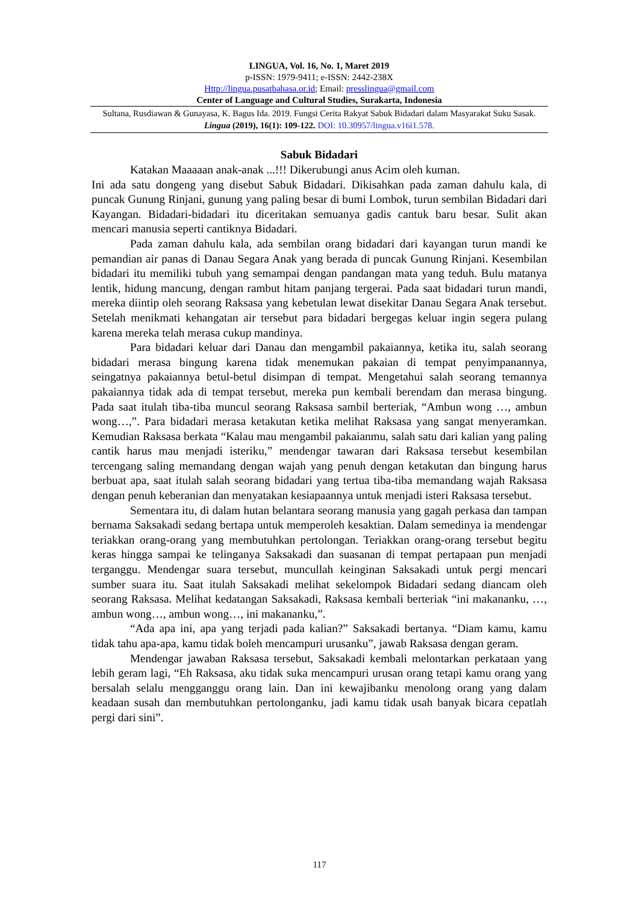LINGUA, Vol. 16, No. 1, Maret 2019
p-ISSN: 1979-9411; e-ISSN: 2442-238X
Http://lingua.pusatbahasa.or.id; Email: presslingua@gmail.com
Center of Language and Cultural Studies, Surakarta, Indonesia
Sultana, Rusdiawan & Gunayasa, K. Bagus Ida. 2019. Fungsi Cerita Rakyat Sabuk Bidadari dalam Masyarakat Suku Sasak. Lingua (2019), 16(1): 109-122. DOI: 10.30957/lingua.v16i1.578.
Sabuk Bidadari
Katakan Maaaaan anak-anak ...!!! Dikerubungi anus Acim oleh kuman.
Ini ada satu dongeng yang disebut Sabuk Bidadari. Dikisahkan pada zaman dahulu kala, di puncak Gunung Rinjani, gunung yang paling besar di bumi Lombok, turun sembilan Bidadari dari Kayangan. Bidadari-bidadari itu diceritakan semuanya gadis cantuk baru besar. Sulit akan mencari manusia seperti cantiknya Bidadari.
Pada zaman dahulu kala, ada sembilan orang bidadari dari kayangan turun mandi ke pemandian air panas di Danau Segara Anak yang berada di puncak Gunung Rinjani. Kesembilan bidadari itu memiliki tubuh yang semampai dengan pandangan mata yang teduh. Bulu matanya lentik, hidung mancung, dengan rambut hitam panjang tergerai. Pada saat bidadari turun mandi, mereka diintip oleh seorang Raksasa yang kebetulan lewat disekitar Danau Segara Anak tersebut. Setelah menikmati kehangatan air tersebut para bidadari bergegas keluar ingin segera pulang karena mereka telah merasa cukup mandinya.
Para bidadari keluar dari Danau dan mengambil pakaiannya, ketika itu, salah seorang bidadari merasa bingung karena tidak menemukan pakaian di tempat penyimpanannya, seingatnya pakaiannya betul-betul disimpan di tempat. Mengetahui salah seorang temannya pakaiannya tidak ada di tempat tersebut, mereka pun kembali berendam dan merasa bingung. Pada saat itulah tiba-tiba muncul seorang Raksasa sambil berteriak, “Ambun wong …, ambun wong…,”. Para bidadari merasa ketakutan ketika melihat Raksasa yang sangat menyeramkan. Kemudian Raksasa berkata “Kalau mau mengambil pakaianmu, salah satu dari kalian yang paling cantik harus mau menjadi isteriku,” mendengar tawaran dari Raksasa tersebut kesembilan tercengang saling memandang dengan wajah yang penuh dengan ketakutan dan bingung harus berbuat apa, saat itulah salah seorang bidadari yang tertua tiba-tiba memandang wajah Raksasa dengan penuh keberanian dan menyatakan kesiapaannya untuk menjadi isteri Raksasa tersebut.
Sementara itu, di dalam hutan belantara seorang manusia yang gagah perkasa dan tampan bernama Saksakadi sedang bertapa untuk memperoleh kesaktian. Dalam semedinya ia mendengar teriakkan orang-orang yang membutuhkan pertolongan. Teriakkan orang-orang tersebut begitu keras hingga sampai ke telinganya Saksakadi dan suasanan di tempat pertapaan pun menjadi terganggu. Mendengar suara tersebut, muncullah keinginan Saksakadi untuk pergi mencari sumber suara itu. Saat itulah Saksakadi melihat sekelompok Bidadari sedang diancam oleh seorang Raksasa. Melihat kedatangan Saksakadi, Raksasa kembali berteriak “ini makananku, …, ambun wong…, ambun wong…, ini makananku,”.
“Ada apa ini, apa yang terjadi pada kalian?” Saksakadi bertanya. “Diam kamu, kamu tidak tahu apa-apa, kamu tidak boleh mencampuri urusanku”, jawab Raksasa dengan geram.
Mendengar jawaban Raksasa tersebut, Saksakadi kembali melontarkan perkataan yang lebih geram lagi, “Eh Raksasa, aku tidak suka mencampuri urusan orang tetapi kamu orang yang bersalah selalu mengganggu orang lain. Dan ini kewajibanku menolong orang yang dalam keadaan susah dan membutuhkan pertolonganku, jadi kamu tidak usah banyak bicara cepatlah pergi dari sini”.
117